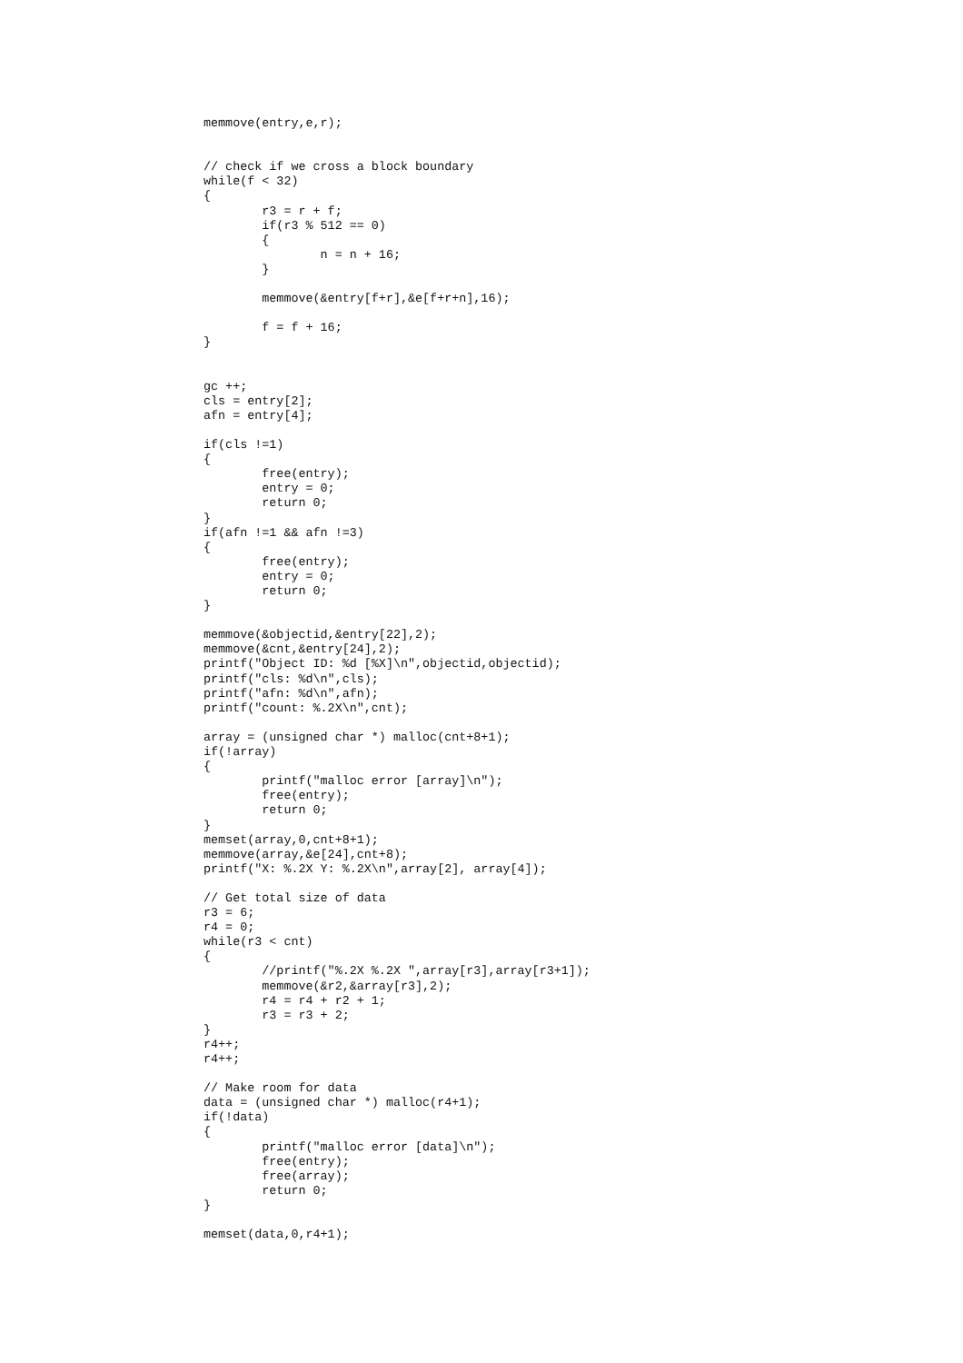memmove(entry,e,r);


// check if we cross a block boundary
while(f < 32)
{
        r3 = r + f;
        if(r3 % 512 == 0)
        {
                n = n + 16;
        }

        memmove(&entry[f+r],&e[f+r+n],16);

        f = f + 16;
}


gc ++;
cls = entry[2];
afn = entry[4];

if(cls !=1)
{
        free(entry);
        entry = 0;
        return 0;
}
if(afn !=1 && afn !=3)
{
        free(entry);
        entry = 0;
        return 0;
}

memmove(&objectid,&entry[22],2);
memmove(&cnt,&entry[24],2);
printf("Object ID: %d [%X]\n",objectid,objectid);
printf("cls: %d\n",cls);
printf("afn: %d\n",afn);
printf("count: %.2X\n",cnt);

array = (unsigned char *) malloc(cnt+8+1);
if(!array)
{
        printf("malloc error [array]\n");
        free(entry);
        return 0;
}
memset(array,0,cnt+8+1);
memmove(array,&e[24],cnt+8);
printf("X: %.2X Y: %.2X\n",array[2], array[4]);

// Get total size of data
r3 = 6;
r4 = 0;
while(r3 < cnt)
{
        //printf("%.2X %.2X ",array[r3],array[r3+1]);
        memmove(&r2,&array[r3],2);
        r4 = r4 + r2 + 1;
        r3 = r3 + 2;
}
r4++;
r4++;

// Make room for data
data = (unsigned char *) malloc(r4+1);
if(!data)
{
        printf("malloc error [data]\n");
        free(entry);
        free(array);
        return 0;
}

memset(data,0,r4+1);